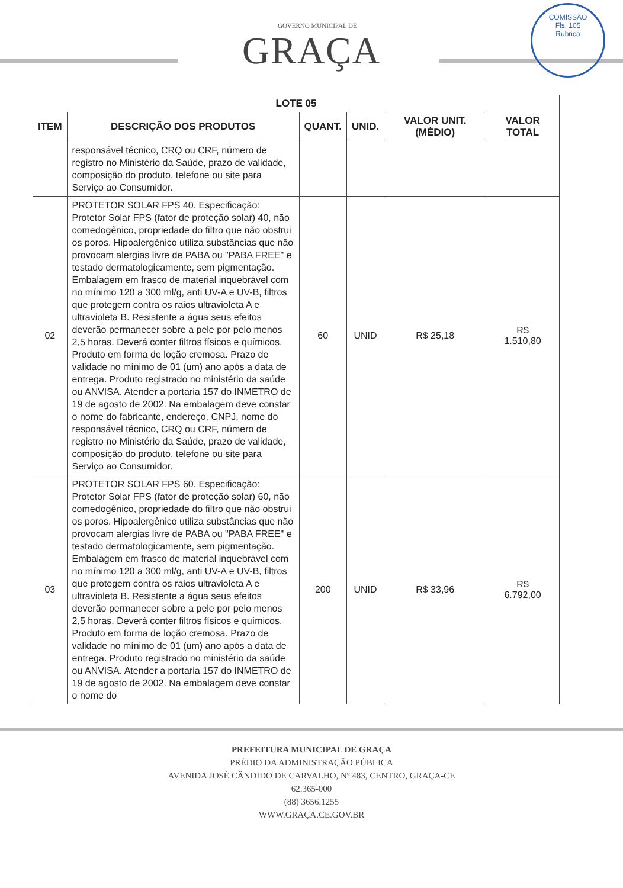GOVERNO MUNICIPAL DE
GRAÇA
COMISSÃO
Fls. 105
Rubrica
| LOTE 05 | | | | | |
| --- | --- | --- | --- | --- | --- |
| ITEM | DESCRIÇÃO DOS PRODUTOS | QUANT. | UNID. | VALOR UNIT. (MÉDIO) | VALOR TOTAL |
| | responsável técnico, CRQ ou CRF, número de registro no Ministério da Saúde, prazo de validade, composição do produto, telefone ou site para Serviço ao Consumidor. | | | | |
| 02 | PROTETOR SOLAR FPS 40. Especificação: Protetor Solar FPS (fator de proteção solar) 40, não comedogênico, propriedade do filtro que não obstrui os poros. Hipoalergênico utiliza substâncias que não provocam alergias livre de PABA ou "PABA FREE" e testado dermatologicamente, sem pigmentação. Embalagem em frasco de material inquebrável com no mínimo 120 a 300 ml/g, anti UV-A e UV-B, filtros que protegem contra os raios ultravioleta A e ultravioleta B. Resistente a água seus efeitos deverão permanecer sobre a pele por pelo menos 2,5 horas. Deverá conter filtros físicos e químicos. Produto em forma de loção cremosa. Prazo de validade no mínimo de 01 (um) ano após a data de entrega. Produto registrado no ministério da saúde ou ANVISA. Atender a portaria 157 do INMETRO de 19 de agosto de 2002. Na embalagem deve constar o nome do fabricante, endereço, CNPJ, nome do responsável técnico, CRQ ou CRF, número de registro no Ministério da Saúde, prazo de validade, composição do produto, telefone ou site para Serviço ao Consumidor. | 60 | UNID | R$ 25,18 | R$ 1.510,80 |
| 03 | PROTETOR SOLAR FPS 60. Especificação: Protetor Solar FPS (fator de proteção solar) 60, não comedogênico, propriedade do filtro que não obstrui os poros. Hipoalergênico utiliza substâncias que não provocam alergias livre de PABA ou "PABA FREE" e testado dermatologicamente, sem pigmentação. Embalagem em frasco de material inquebrável com no mínimo 120 a 300 ml/g, anti UV-A e UV-B, filtros que protegem contra os raios ultravioleta A e ultravioleta B. Resistente a água seus efeitos deverão permanecer sobre a pele por pelo menos 2,5 horas. Deverá conter filtros físicos e químicos. Produto em forma de loção cremosa. Prazo de validade no mínimo de 01 (um) ano após a data de entrega. Produto registrado no ministério da saúde ou ANVISA. Atender a portaria 157 do INMETRO de 19 de agosto de 2002. Na embalagem deve constar o nome do | 200 | UNID | R$ 33,96 | R$ 6.792,00 |
PREFEITURA MUNICIPAL DE GRAÇA
PRÉDIO DA ADMINISTRAÇÃO PÚBLICA
AVENIDA JOSÉ CÂNDIDO DE CARVALHO, Nº 483, CENTRO, GRAÇA-CE
62.365-000
(88) 3656.1255
WWW.GRAÇA.CE.GOV.BR